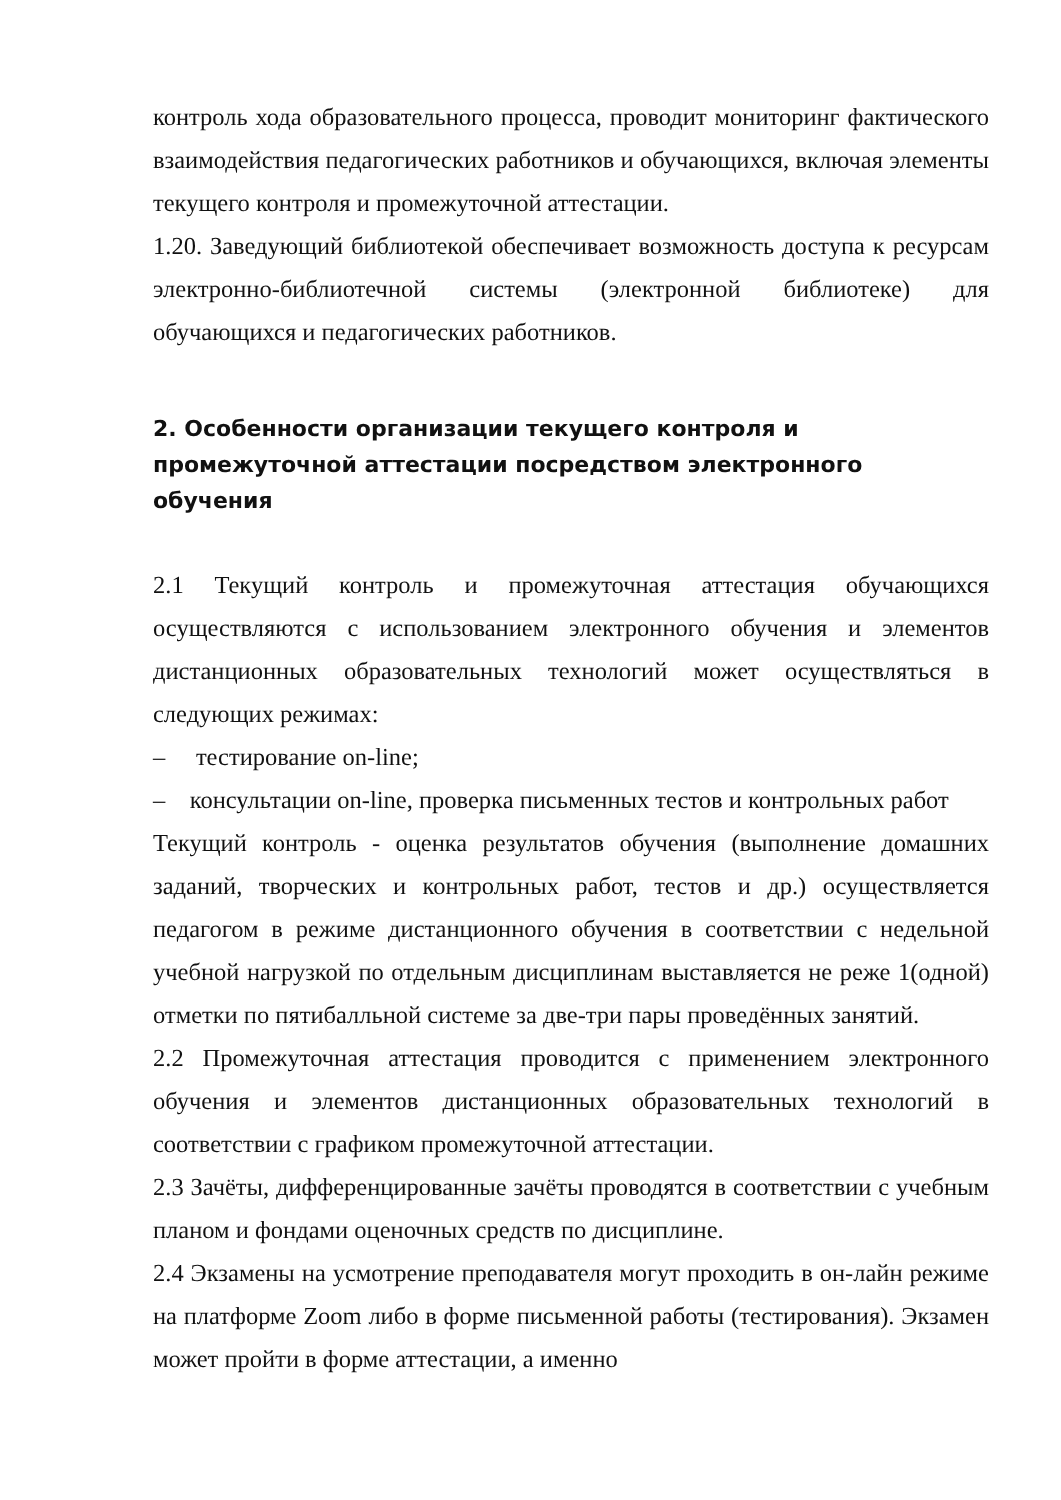контроль хода образовательного процесса, проводит мониторинг фактического взаимодействия педагогических работников и обучающихся, включая элементы текущего контроля и промежуточной аттестации.
1.20. Заведующий библиотекой обеспечивает возможность доступа к ресурсам электронно-библиотечной системы (электронной библиотеке) для обучающихся и педагогических работников.
2. Особенности организации текущего контроля и промежуточной аттестации посредством электронного обучения
2.1 Текущий контроль и промежуточная аттестация обучающихся осуществляются с использованием электронного обучения и элементов дистанционных образовательных технологий может осуществляться в следующих режимах:
– тестирование on-line;
– консультации on-line, проверка письменных тестов и контрольных работ
Текущий контроль - оценка результатов обучения (выполнение домашних заданий, творческих и контрольных работ, тестов и др.) осуществляется педагогом в режиме дистанционного обучения в соответствии с недельной учебной нагрузкой по отдельным дисциплинам выставляется не реже 1(одной) отметки по пятибалльной системе за две-три пары проведённых занятий.
2.2 Промежуточная аттестация проводится с применением электронного обучения и элементов дистанционных образовательных технологий в соответствии с графиком промежуточной аттестации.
2.3 Зачёты, дифференцированные зачёты проводятся в соответствии с учебным планом и фондами оценочных средств по дисциплине.
2.4 Экзамены на усмотрение преподавателя могут проходить в он-лайн режиме на платформе Zoom либо в форме письменной работы (тестирования). Экзамен может пройти в форме аттестации, а именно